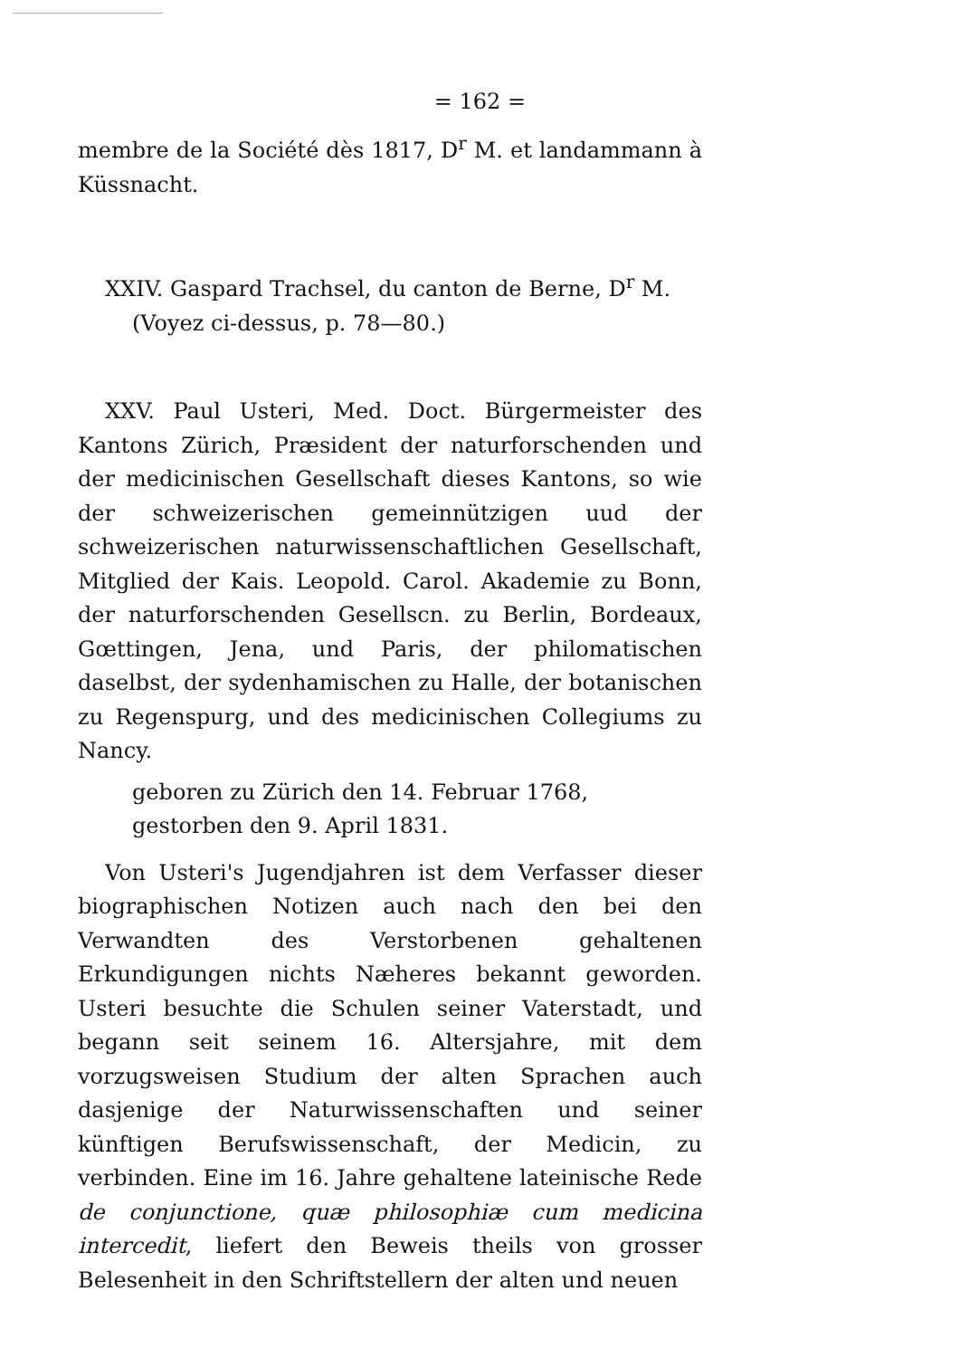= 162 =
membre de la Société dès 1817, D<sup>r</sup> M. et landammann à Küssnacht.
XXIV. Gaspard Trachsel, du canton de Berne, D<sup>r</sup> M.
(Voyez ci-dessus, p. 78—80.)
XXV. Paul Usteri, Med. Doct. Bürgermeister des Kantons Zürich, Præsident der naturforschenden und der medicinischen Gesellschaft dieses Kantons, so wie der schweizerischen gemeinnützigen uud der schweizerischen naturwissenschaftlichen Gesellschaft, Mitglied der Kais. Leopold. Carol. Akademie zu Bonn, der naturforschenden Gesellscn. zu Berlin, Bordeaux, Gœttingen, Jena, und Paris, der philomatischen daselbst, der sydenhamischen zu Halle, der botanischen zu Regenspurg, und des medicinischen Collegiums zu Nancy.
geboren zu Zürich den 14. Februar 1768,
gestorben den 9. April 1831.
Von Usteri's Jugendjahren ist dem Verfasser dieser biographischen Notizen auch nach den bei den Verwandten des Verstorbenen gehaltenen Erkundigungen nichts Næheres bekannt geworden. Usteri besuchte die Schulen seiner Vaterstadt, und begann seit seinem 16. Altersjahre, mit dem vorzugsweisen Studium der alten Sprachen auch dasjenige der Naturwissenschaften und seiner künftigen Berufswissenschaft, der Medicin, zu verbinden. Eine im 16. Jahre gehaltene lateinische Rede de conjunctione, quæ philosophiæ cum medicina intercedit, liefert den Beweis theils von grosser Belesenheit in den Schriftstellern der alten und neuen